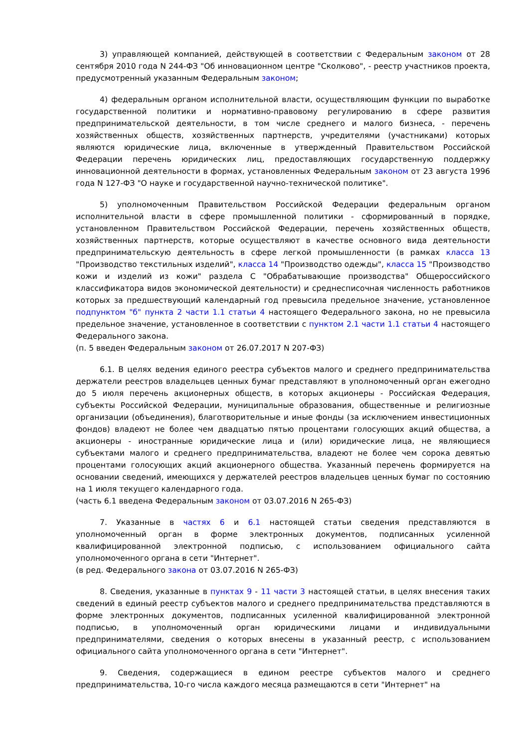3) управляющей компанией, действующей в соответствии с Федеральным законом от 28 сентября 2010 года N 244-ФЗ "Об инновационном центре "Сколково", - реестр участников проекта, предусмотренный указанным Федеральным законом;
4) федеральным органом исполнительной власти, осуществляющим функции по выработке государственной политики и нормативно-правовому регулированию в сфере развития предпринимательской деятельности, в том числе среднего и малого бизнеса, - перечень хозяйственных обществ, хозяйственных партнерств, учредителями (участниками) которых являются юридические лица, включенные в утвержденный Правительством Российской Федерации перечень юридических лиц, предоставляющих государственную поддержку инновационной деятельности в формах, установленных Федеральным законом от 23 августа 1996 года N 127-ФЗ "О науке и государственной научно-технической политике".
5) уполномоченным Правительством Российской Федерации федеральным органом исполнительной власти в сфере промышленной политики - сформированный в порядке, установленном Правительством Российской Федерации, перечень хозяйственных обществ, хозяйственных партнерств, которые осуществляют в качестве основного вида деятельности предпринимательскую деятельность в сфере легкой промышленности (в рамках класса 13 "Производство текстильных изделий", класса 14 "Производство одежды", класса 15 "Производство кожи и изделий из кожи" раздела C "Обрабатывающие производства" Общероссийского классификатора видов экономической деятельности) и среднесписочная численность работников которых за предшествующий календарный год превысила предельное значение, установленное подпунктом "б" пункта 2 части 1.1 статьи 4 настоящего Федерального закона, но не превысила предельное значение, установленное в соответствии с пунктом 2.1 части 1.1 статьи 4 настоящего Федерального закона.
(п. 5 введен Федеральным законом от 26.07.2017 N 207-ФЗ)
6.1. В целях ведения единого реестра субъектов малого и среднего предпринимательства держатели реестров владельцев ценных бумаг представляют в уполномоченный орган ежегодно до 5 июля перечень акционерных обществ, в которых акционеры - Российская Федерация, субъекты Российской Федерации, муниципальные образования, общественные и религиозные организации (объединения), благотворительные и иные фонды (за исключением инвестиционных фондов) владеют не более чем двадцатью пятью процентами голосующих акций общества, а акционеры - иностранные юридические лица и (или) юридические лица, не являющиеся субъектами малого и среднего предпринимательства, владеют не более чем сорока девятью процентами голосующих акций акционерного общества. Указанный перечень формируется на основании сведений, имеющихся у держателей реестров владельцев ценных бумаг по состоянию на 1 июля текущего календарного года.
(часть 6.1 введена Федеральным законом от 03.07.2016 N 265-ФЗ)
7. Указанные в частях 6 и 6.1 настоящей статьи сведения представляются в уполномоченный орган в форме электронных документов, подписанных усиленной квалифицированной электронной подписью, с использованием официального сайта уполномоченного органа в сети "Интернет".
(в ред. Федерального закона от 03.07.2016 N 265-ФЗ)
8. Сведения, указанные в пунктах 9 - 11 части 3 настоящей статьи, в целях внесения таких сведений в единый реестр субъектов малого и среднего предпринимательства представляются в форме электронных документов, подписанных усиленной квалифицированной электронной подписью, в уполномоченный орган юридическими лицами и индивидуальными предпринимателями, сведения о которых внесены в указанный реестр, с использованием официального сайта уполномоченного органа в сети "Интернет".
9. Сведения, содержащиеся в едином реестре субъектов малого и среднего предпринимательства, 10-го числа каждого месяца размещаются в сети "Интернет" на